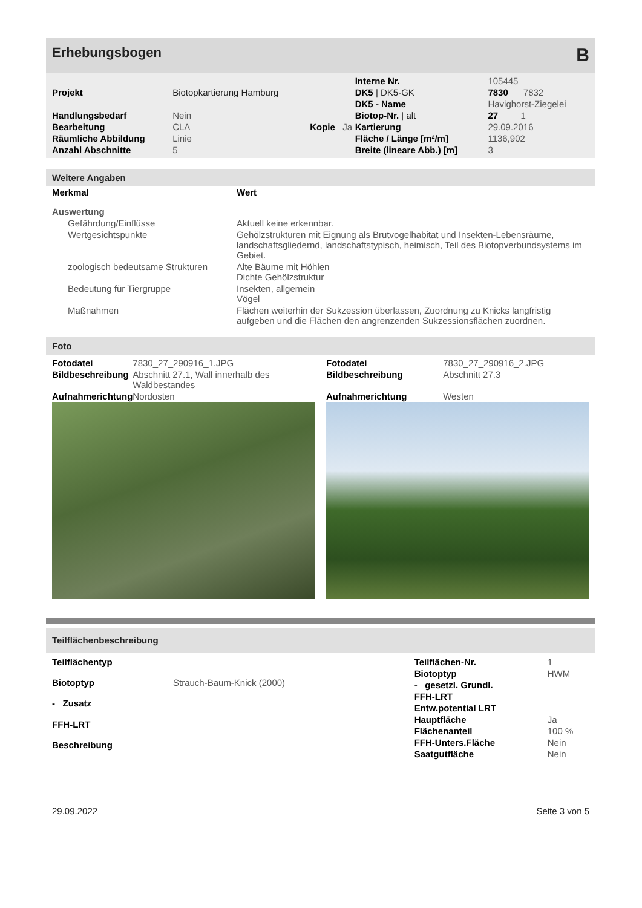Erhebungsbogen B
| | | | | Interne Nr. | 105445 |
| Projekt | Biotopkartierung Hamburg | | | DK5 / DK5-GK | 7830 7832 |
| | | | | DK5 - Name | Havighorst-Ziegelei |
| Handlungsbedarf | Nein | | | Biotop-Nr. / alt | 27 1 |
| Bearbeitung | CLA | Kopie | Ja | Kartierung | 29.09.2016 |
| Räumliche Abbildung | Linie | | | Fläche / Länge [m²/m] | 1136,902 |
| Anzahl Abschnitte | 5 | | | Breite (lineare Abb.) [m] | 3 |
Weitere Angaben
| Merkmal | Wert |
| --- | --- |
| Auswertung | |
| Gefährdung/Einflüsse | Aktuell keine erkennbar. |
| Wertgesichtspunkte | Gehölzstrukturen mit Eignung als Brutvogelhabitat und Insekten-Lebensräume, landschaftsgliedernd, landschaftstypisch, heimisch, Teil des Biotopverbundsystems im Gebiet. |
| zoologisch bedeutsame Strukturen | Alte Bäume mit Höhlen Dichte Gehölzstruktur |
| Bedeutung für Tiergruppe | Insekten, allgemein Vögel |
| Maßnahmen | Flächen weiterhin der Sukzession überlassen, Zuordnung zu Knicks langfristig aufgeben und die Flächen den angrenzenden Sukzessionsflächen zuordnen. |
Foto
| Fotodatei | 7830_27_290916_1.JPG |
| Bildbeschreibung | Abschnitt 27.1, Wall innerhalb des Waldbestandes |
| Aufnahmerichtung | Nordosten |
| Fotodatei | 7830_27_290916_2.JPG |
| Bildbeschreibung | Abschnitt 27.3 |
| Aufnahmerichtung | Westen |
Teilflächenbeschreibung
| Teilflächentyp | |
| Biotoptyp | Strauch-Baum-Knick (2000) |
| - Zusatz | |
| FFH-LRT | |
| Beschreibung | |
| Teilflächen-Nr. | 1 |
| Biotoptyp | HWM |
| - gesetzl. Grundl. | |
| FFH-LRT | |
| Entw.potential LRT | |
| Hauptfläche | Ja |
| Flächenanteil | 100 % |
| FFH-Unters.Fläche | Nein |
| Saatgutfläche | Nein |
29.09.2022 Seite 3 von 5